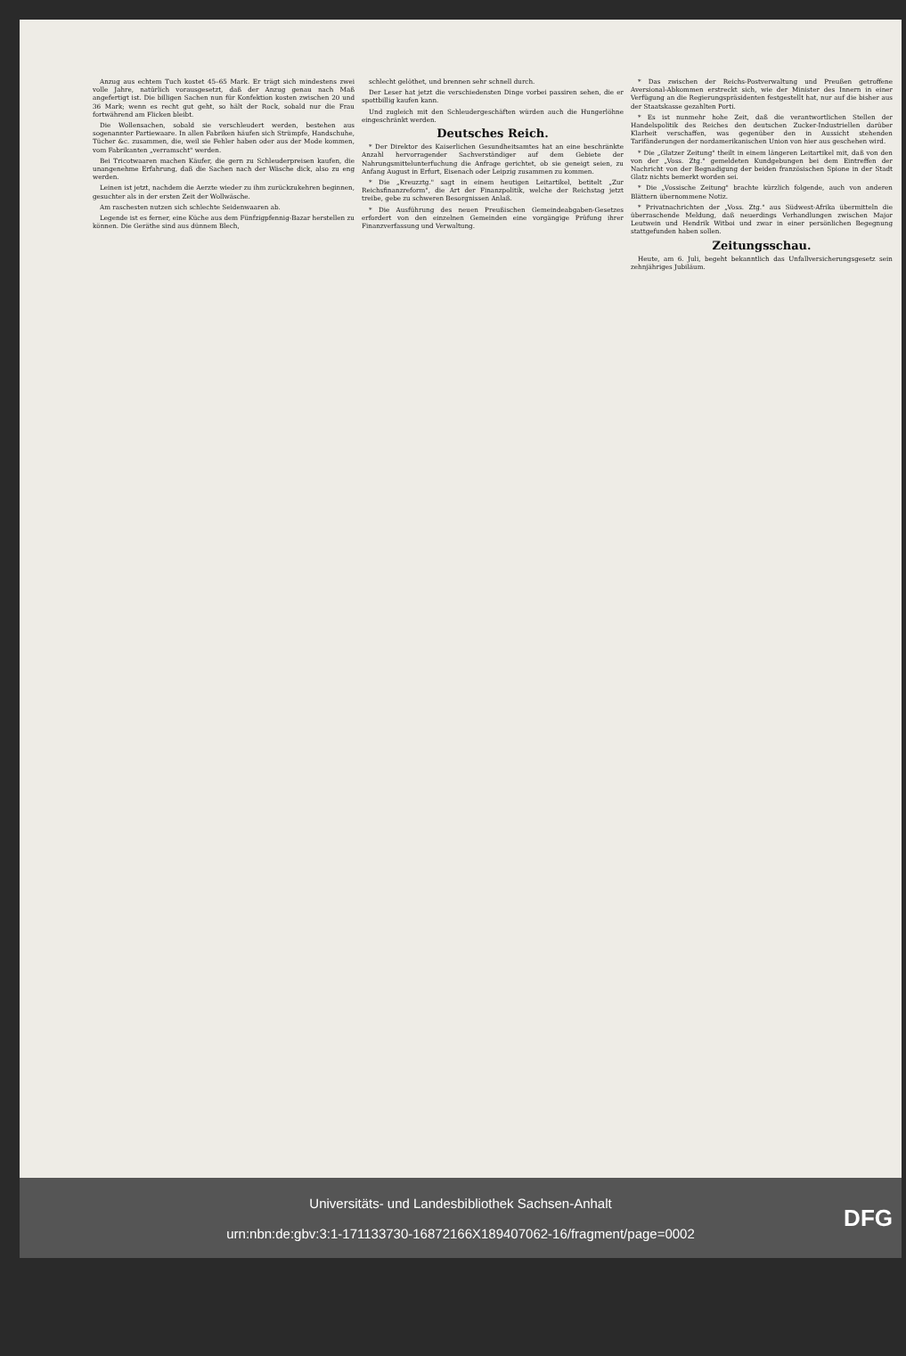Anzug aus echtem Tuch kostet 45–65 Mark. Er trägt sich mindestens zwei volle Jahre, natürlich vorausgesetzt, daß der Anzug genau nach Maß angefertigt ist. Die billigen Sachen nun für Konfektion kosten zwischen 20 und 36 Mark; wenn es recht gut geht, so hält der Rock, sobald nur die Frau fortwährend am Flicken bleibt.
Die Wollensachen, sobald sie verschleudert werden, bestehen aus sogenannter Partiewaare. In allen Fabriken häufen sich Strümpfe, Handschuhe, Tücher &c. zusammen, die, weil sie Fehler haben oder aus der Mode kommen, vom Fabrikanten „verramscht" werden.
Bei Tricotwaaren machen Käufer, die gern zu Schleuderpreisen kaufen, die unangenehme Erfahrung, daß die Sachen nach der Wäsche dick, also zu eng werden.
Leinen ist jetzt, nachdem die Aerzte wieder zu ihm zurückzukehren beginnen, gesuchter als in der ersten Zeit der Wollwäsche.
Am raschesten nutzen sich schlechte Seidenwaaren ab.
Legende ist es ferner, eine Küche aus dem Fünfzigpfennig-Bazar herstellen zu können. Die Geräthe sind aus dünnem Blech,
schlecht gelöthet, und brennen sehr schnell durch.
Der Leser hat jetzt die verschiedensten Dinge vorbei passiren sehen, die er spottbillig kaufen kann.
Und zugleich mit den Schleudergeschäften würden auch die Hungerlöhne eingeschränkt werden.
Deutsches Reich.
* Der Direktor des Kaiserlichen Gesundheitsamtes hat an eine beschränkte Anzahl hervorragender Sachverständiger auf dem Gebiete der Nahrungsmittelunterfuchung die Anfrage gerichtet, ob sie geneigt seien, zu Anfang August in Erfurt, Eisenach oder Leipzig zusammen zu kommen.
* Die „Kreuzztg." sagt in einem heutigen Leitartikel, betitelt „Zur Reichsfinanzreform", die Art der Finanzpolitik, welche der Reichstag jetzt treibe, gebe zu schweren Besorgnissen Anlaß.
* Die Ausführung des neuen Preußischen Gemeindeabgaben-Gesetzes erfordert von den einzelnen Gemeinden eine vorgängige Prüfung ihrer Finanzverfassung und Verwaltung.
* Das zwischen der Reichs-Postverwaltung und Preußen getroffene Aversional-Abkommen erstreckt sich, wie der Minister des Innern in einer Verfügung an die Regierungspräsidenten festgestellt hat, nur auf die bisher aus der Staatskasse gezahlten Porti.
* Es ist nunmehr hohe Zeit, daß die verantwortlichen Stellen der Handelspolitik des Reiches den deutschen Zucker-Industriellen darüber Klarheit verschaffen, was gegenüber den in Aussicht stehenden Tarifänderungen der nordamerikanischen Union von hier aus geschehen wird.
* Die „Glatzer Zeitung" theilt in einem längeren Leitartikel mit, daß von den von der „Voss. Ztg." gemeldeten Kundgebungen bei dem Eintreffen der Nachricht von der Begnadigung der beiden französischen Spione in der Stadt Glatz nichts bemerkt worden sei.
* Die „Vossische Zeitung" brachte kürzlich folgende, auch von anderen Blättern übernommene Notiz.
* Privatnachrichten der „Voss. Ztg." aus Südwest-Afrika übermitteln die überraschende Meldung, daß neuerdings Verhandlungen zwischen Major Leutwein und Hendrik Witboi und zwar in einer persönlichen Begegnung stattgefunden haben sollen.
Zeitungsschau.
Heute, am 6. Juli, begeht bekanntlich das Unfallversicherungsgesetz sein zehnjähriges Jubiläum.
Universitäts- und Landesbibliothek Sachsen-Anhalt
urn:nbn:de:gbv:3:1-171133730-16872166X189407062-16/fragment/page=0002
DFG